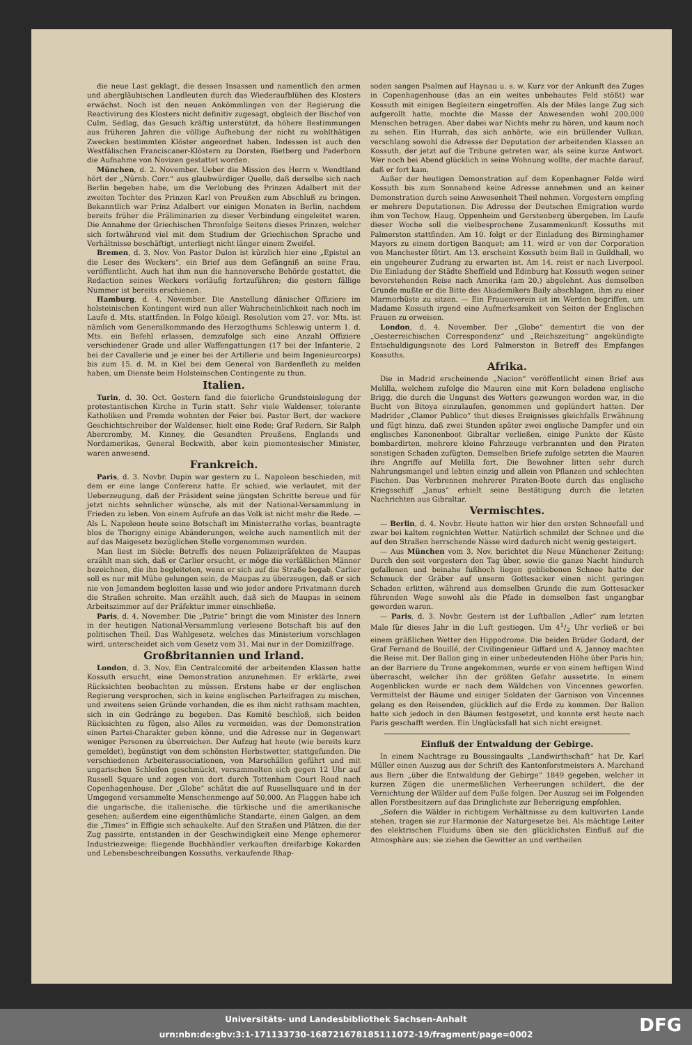die neue Last geklagt, die dessen Insassen und namentlich den armen und abergläubischen Landleuten durch das Wiederaufblühen des Klosters erwächst. Noch ist den neuen Ankömmlingen von der Regierung die Reactivirung des Klosters nicht definitiv zugesagt, obgleich der Bischof von Culm, Sedlag, das Gesuch kräftig unterstützt, da höhere Bestimmungen aus früheren Jahren die völlige Aufhebung der nicht zu wohlthätigen Zwecken bestimmten Klöster angeordnet haben. Indessen ist auch den Westfälischen Franciscaner-Klöstern zu Dorsten, Rietberg und Paderborn die Aufnahme von Novizen gestattet worden.
München, d. 2. November. Ueber die Mission des Herrn v. Wendtland hört der „Nürnb. Corr.“ aus glaubwürdiger Quelle, daß derselbe sich nach Berlin begeben habe, um die Verlobung des Prinzen Adalbert mit der zweiten Tochter des Prinzen Karl von Preußen zum Abschluß zu bringen. Bekanntlich war Prinz Adalbert vor einigen Monaten in Berlin, nachdem bereits früher die Präliminarien zu dieser Verbindung eingeleitet waren. Die Annahme der Griechischen Thronfolge Seitens dieses Prinzen, welcher sich fortwährend viel mit dem Studium der Griechischen Sprache und Verhältnisse beschäftigt, unterliegt nicht länger einem Zweifel.
Bremen, d. 3. Nov. Von Pastor Dulon ist kürzlich hier eine „Epistel an die Leser des Weckers“, ein Brief aus dem Gefängniß an seine Frau, veröffentlicht. Auch hat ihm nun die hannoversche Behörde gestattet, die Redaction seines Weckers vorläufig fortzuführen; die gestern fällige Nummer ist bereits erschienen.
Hamburg, d. 4. November. Die Anstellung dänischer Offiziere im holsteinischen Kontingent wird nun aller Wahrscheinlichkeit nach noch im Laufe d. Mts. stattfinden. In Folge königl. Resolution vom 27. vor. Mts. ist nämlich vom Generalkommando des Herzogthums Schleswig unterm 1. d. Mts. ein Befehl erlassen, demzufolge sich eine Anzahl Offiziere verschiedener Grade und aller Waffengattungen (17 bei der Infanterie, 2 bei der Cavallerie und je einer bei der Artillerie und beim Ingenieurcorps) bis zum 15. d. M. in Kiel bei dem General von Bardenfleth zu melden haben, um Dienste beim Holsteinschen Contingente zu thun.
Italien.
Turin, d. 30. Oct. Gestern fand die feierliche Grundsteinlegung der protestantischen Kirche in Turin statt. Sehr viele Waldenser, tolerante Katholiken und Fremde wohnten der Feier bei. Pastor Bert, der wackere Geschichtschreiber der Waldenser, hielt eine Rede; Graf Redern, Sir Ralph Abercromby, M. Kinney, die Gesandten Preußens, Englands und Nordamerikas, General Beckwith, aber kein piemontesischer Minister, waren anwesend.
Frankreich.
Paris, d. 3. Novbr. Dupin war gestern zu L. Napoleon beschieden, mit dem er eine lange Conferenz hatte. Er schied, wie verlautet, mit der Ueberzeugung, daß der Präsident seine jüngsten Schritte bereue und für jetzt nichts sehnlicher wünsche, als mit der National-Versammlung in Frieden zu leben. Von einem Aufrufe an das Volk ist nicht mehr die Rede. — Als L. Napoleon heute seine Botschaft im Ministerrathe vorlas, beantragte blos de Thorigny einige Abänderungen, welche auch namentlich mit der auf das Maigesetz bezüglichen Stelle vorgenommen wurden.
Man liest im Siècle: Betreffs des neuen Polizeipräfekten de Maupas erzählt man sich, daß er Carlier ersucht, er möge die verläßlichen Männer bezeichnen, die ihn begleiteten, wenn er sich auf die Straße begab. Carlier soll es nur mit Mühe gelungen sein, de Maupas zu überzeugen, daß er sich nie von Jemandem begleiten lasse und wie jeder andere Privatmann durch die Straßen schreite. Man erzählt auch, daß sich de Maupas in seinem Arbeitszimmer auf der Präfektur immer einschließe.
Paris, d. 4. November. Die „Patrie“ bringt die vom Minister des Innern in der heutigen National-Versammlung verlesene Botschaft bis auf den politischen Theil. Das Wahlgesetz, welches das Ministerium vorschlagen wird, unterscheidet sich vom Gesetz vom 31. Mai nur in der Domizilfrage.
Großbritannien und Irland.
London, d. 3. Nov. Ein Centralcomité der arbeitenden Klassen hatte Kossuth ersucht, eine Demonstration anzunehmen. Er erklärte, zwei Rücksichten beobachten zu müssen. Erstens habe er der englischen Regierung versprochen, sich in keine englischen Parteifragen zu mischen, und zweitens seien Gründe vorhanden, die es ihm nicht rathsam machten, sich in ein Gedränge zu begeben. Das Komité beschloß, sich beiden Rücksichten zu fügen, also Alles zu vermeiden, was der Demonstration einen Partei-Charakter geben könne, und die Adresse nur in Gegenwart weniger Personen zu überreichen. Der Aufzug hat heute (wie bereits kurz gemeldet), begünstigt von dem schönsten Herbstwetter, stattgefunden. Die verschiedenen Arbeiterassociationen, von Marschällen geführt und mit ungarischen Schleifen geschmückt, versammelten sich gegen 12 Uhr auf Russell Square und zogen von dort durch Tottenham Court Road nach Copenhagenhouse. Der „Globe“ schätzt die auf Russellsquare und in der Umgegend versammelte Menschenmenge auf 50,000. An Flaggen habe ich die ungarische, die italienische, die türkische und die amerikanische gesehen; außerdem eine eigenthümliche Standarte, einen Galgen, an dem die „Times“ in Effigie sich schaukelte. Auf den Straßen und Plätzen, die der Zug passirte, entstanden in der Geschwindigkeit eine Menge ephemerer Industriezweige; fliegende Buchhändler verkauften dreifarbige Kokarden und Lebensbeschreibungen Kossuths, verkaufende Rhap-
soden sangen Psalmen auf Haynau u. s. w. Kurz vor der Ankunft des Zuges in Copenhagenhouse (das an ein weites unbebautes Feld stößt) war Kossuth mit einigen Begleitern eingetroffen. Als der Miles lange Zug sich aufgerollt hatte, mochte die Masse der Anwesenden wohl 200,000 Menschen betragen. Aber dabei war Nichts mehr zu hören, und kaum noch zu sehen. Ein Hurrah, das sich anhörte, wie ein brüllender Vulkan, verschlang sowohl die Adresse der Deputation der arbeitenden Klassen an Kossuth, der jetzt auf die Tribune getreten war, als seine kurze Antwort. Wer noch bei Abend glücklich in seine Wohnung wollte, der machte darauf, daß er fort kam.
Außer der heutigen Demonstration auf dem Kopenhagner Felde wird Kossuth bis zum Sonnabend keine Adresse annehmen und an keiner Demonstration durch seine Anwesenheit Theil nehmen. Vorgestern empfing er mehrere Deputationen. Die Adresse der Deutschen Emigration wurde ihm von Techow, Haug, Oppenheim und Gerstenberg übergeben. Im Laufe dieser Woche soll die vielbesprochene Zusammenkunft Kossuths mit Palmerston stattfinden. Am 10. folgt er der Einladung des Birminghamer Mayors zu einem dortigen Banquet; am 11. wird er von der Corporation von Manchester fêtirt. Am 13. erscheint Kossuth beim Ball in Guildhall, wo ein ungeheurer Zudrang zu erwarten ist. Am 14. reist er nach Liverpool. Die Einladung der Städte Sheffield und Edinburg hat Kossuth wegen seiner bevorstehenden Reise nach Amerika (am 20.) abgelehnt. Aus demselben Grunde mußte er die Bitte des Akademikers Baily abschlagen, ihm zu einer Marmorbüste zu sitzen. — Ein Frauenverein ist im Werden begriffen, um Madame Kossuth irgend eine Aufmerksamkeit von Seiten der Englischen Frauen zu erweisen.
London, d. 4. November. Der „Globe“ dementirt die von der „Oesterreichischen Correspondenz“ und „Reichszeitung“ angekündigte Entschuldigungsnote des Lord Palmerston in Betreff des Empfanges Kossuths.
Afrika.
Die in Madrid erscheinende „Nacion“ veröffentlicht einen Brief aus Melilla, welchem zufolge die Mauren eine mit Korn beladene englische Brigg, die durch die Ungunst des Wetters gezwungen worden war, in die Bucht von Bitoya einzulaufen, genommen und geplündert hatten. Der Madrider „Clamor Publico“ thut dieses Ereignisses gleichfalls Erwähnung und fügt hinzu, daß zwei Stunden später zwei englische Dampfer und ein englisches Kanonenboot Gibraltar verließen, einige Punkte der Küste bombardirten, mehrere kleine Fahrzeuge verbrannten und den Piraten sonstigen Schaden zufügten. Demselben Briefe zufolge setzten die Mauren ihre Angriffe auf Melilla fort. Die Bewohner litten sehr durch Nahrungsmangel und lebten einzig und allein von Pflanzen und schlechten Fischen. Das Verbrennen mehrerer Piraten-Boote durch das englische Kriegsschiff „Janus“ erhielt seine Bestätigung durch die letzten Nachrichten aus Gibraltar.
Vermischtes.
— Berlin, d. 4. Novbr. Heute hatten wir hier den ersten Schneefall und zwar bei kaltem regnichten Wetter. Natürlich schmilzt der Schnee und die auf den Straßen herrschende Nässe wird dadurch nicht wenig gesteigert.
— Aus München vom 3. Nov. berichtet die Neue Münchener Zeitung: Durch den seit vorgestern den Tag über, sowie die ganze Nacht hindurch gefallenen und beinahe fußhoch liegen gebliebenen Schnee hatte der Schmuck der Gräber auf unserm Gottesacker einen nicht geringen Schaden erlitten, während aus demselben Grunde die zum Gottesacker führenden Wege sowohl als die Pfade in demselben fast ungangbar geworden waren.
— Paris, d. 3. Novbr. Gestern ist der Luftballon „Adler“ zum letzten Male für dieses Jahr in die Luft gestiegen. Um 41/2 Uhr verließ er bei einem gräßlichen Wetter den Hippodrome. Die beiden Brüder Godard, der Graf Fernand de Bouillé, der Civilingenieur Giffard und A. Jannoy machten die Reise mit. Der Ballon ging in einer unbedeutenden Höhe über Paris hin; an der Barriere du Trone angekommen, wurde er von einem heftigen Wind überrascht, welcher ihn der größten Gefahr aussetzte. In einem Augenblicken wurde er nach dem Wäldchen von Vincennes geworfen. Vermittelst der Bäume und einiger Soldaten der Garnison von Vincennes gelang es den Reisenden, glücklich auf die Erde zu kommen. Der Ballon hatte sich jedoch in den Bäumen festgesetzt, und konnte erst heute nach Paris geschafft werden. Ein Unglücksfall hat sich nicht ereignet.
Einfluß der Entwaldung der Gebirge.
In einem Nachtrage zu Boussingaults „Landwirthschaft“ hat Dr. Karl Müller einen Auszug aus der Schrift des Kantonforstmeisters A. Marchand aus Bern „über die Entwaldung der Gebirge“ 1849 gegeben, welcher in kurzen Zügen die unermeßlichen Verheerungen schildert, die der Vernichtung der Wälder auf dem Fuße folgen. Der Auszug sei im Folgenden allen Forstbesitzern auf das Dringlichste zur Beherzigung empfohlen.
„Sofern die Wälder in richtigem Verhältnisse zu dem kultivirten Lande stehen, tragen sie zur Harmonie der Naturgesetze bei. Als mächtige Leiter des elektrischen Fluidums üben sie den glücklichsten Einfluß auf die Atmosphäre aus; sie ziehen die Gewitter an und vertheilen
Universitäts- und Landesbibliothek Sachsen-Anhalt
urn:nbn:de:gbv:3:1-171133730-16872167818511107​2-19/fragment/page=0002
DFG